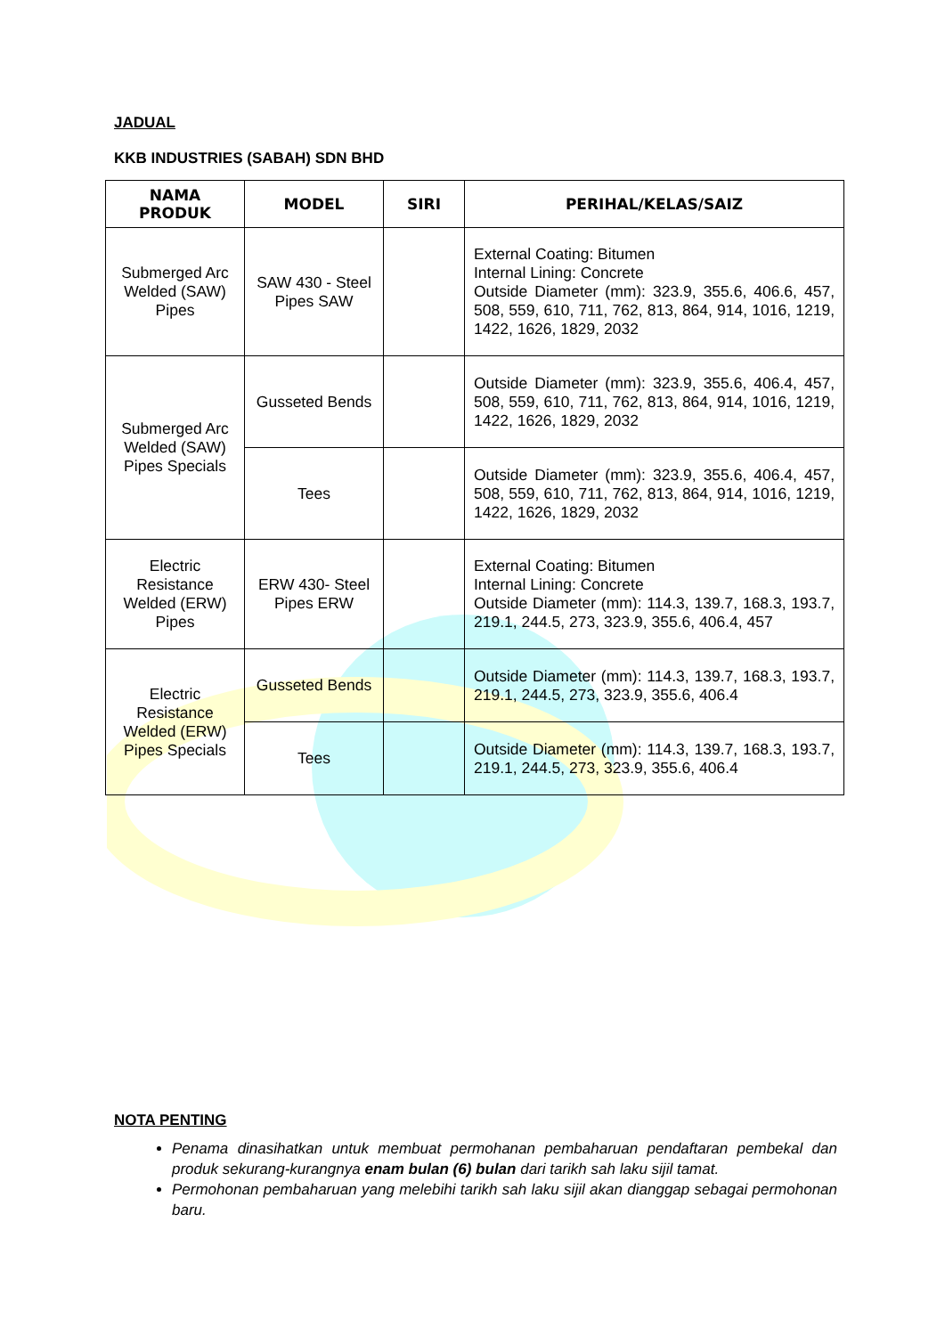JADUAL
KKB INDUSTRIES (SABAH) SDN BHD
| NAMA PRODUK | MODEL | SIRI | PERIHAL/KELAS/SAIZ |
| --- | --- | --- | --- |
| Submerged Arc Welded (SAW) Pipes | SAW 430 - Steel Pipes SAW | | External Coating: Bitumen Internal Lining: Concrete Outside Diameter (mm): 323.9, 355.6, 406.6, 457, 508, 559, 610, 711, 762, 813, 864, 914, 1016, 1219, 1422, 1626, 1829, 2032 |
| Submerged Arc Welded (SAW) Pipes Specials | Gusseted Bends | | Outside Diameter (mm): 323.9, 355.6, 406.4, 457, 508, 559, 610, 711, 762, 813, 864, 914, 1016, 1219, 1422, 1626, 1829, 2032 |
| | Tees | | Outside Diameter (mm): 323.9, 355.6, 406.4, 457, 508, 559, 610, 711, 762, 813, 864, 914, 1016, 1219, 1422, 1626, 1829, 2032 |
| Electric Resistance Welded (ERW) Pipes | ERW 430- Steel Pipes ERW | | External Coating: Bitumen Internal Lining: Concrete Outside Diameter (mm): 114.3, 139.7, 168.3, 193.7, 219.1, 244.5, 273, 323.9, 355.6, 406.4, 457 |
| Electric Resistance Welded (ERW) Pipes Specials | Gusseted Bends | | Outside Diameter (mm): 114.3, 139.7, 168.3, 193.7, 219.1, 244.5, 273, 323.9, 355.6, 406.4 |
| | Tees | | Outside Diameter (mm): 114.3, 139.7, 168.3, 193.7, 219.1, 244.5, 273, 323.9, 355.6, 406.4 |
NOTA PENTING
Penama dinasihatkan untuk membuat permohanan pembaharuan pendaftaran pembekal dan produk sekurang-kurangnya enam bulan (6) bulan dari tarikh sah laku sijil tamat.
Permohonan pembaharuan yang melebihi tarikh sah laku sijil akan dianggap sebagai permohonan baru.